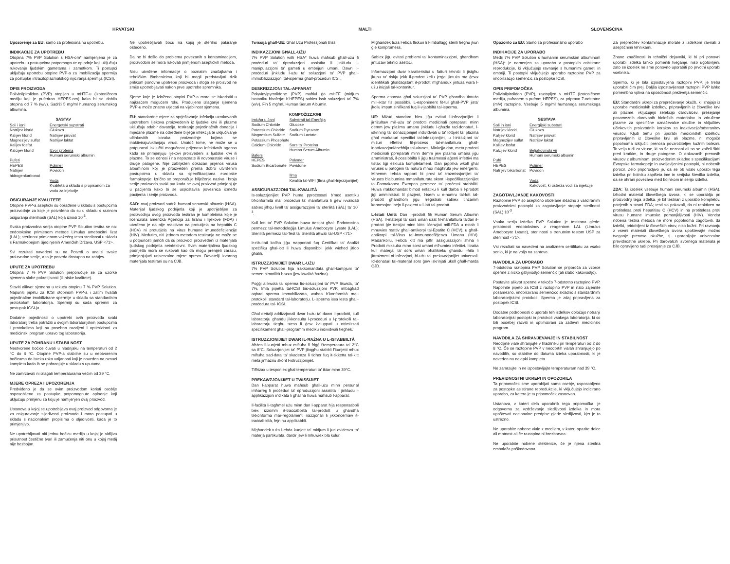HRVATSKI
Upozorenje za EU: samo za profesionalnu upotrebu.
INDIKACIJE ZA UPOTREBU
Otopina 7% PVP Solution s HSA-om* namijenjena je za upotrebu u postupcima potpomognute oplodnje koji uključuju rukovanje ljudskim gametama i zametkom. Ti postupci uključuju upotrebu otopine PVP-a za imobilizaciju spermija za postupke intracitoplazmatskog injiciranja spermija (ICSI).
OPIS PROIZVODA
Polivinilpirolidon (PVP) otopljen u mHTF-u (izotoničnom mediju koji je puferiran HEPES-om) kako bi se dobila otopina od 7 % (w/v). Sadrži 5 mg/ml humanog serumskog albumina.
| SASTAV | |
| --- | --- |
| Soli i ioni Natrijev klorid Kalijev klorid Magnezijev sulfat Kalijev fosfat Kalcijev klorid Puferi HEPES Natrijev hidrogenkarbonat | Energetski supstrati Glukoza Natrijev piruvat Natrijev laktat Izvor proteina Humani serumski albumin Polimer Povidon Voda Kvaliteta u skladu s propisanom za vodu za injekcije |
OSIGURANJE KVALITETE
Otopine PVP-a aseptički su obrađene u skladu s postupcima proizvodnje za koje je potvrđeno da su u skladu s razinom osiguranja sterilnosti (SAL) koja iznosi 10<sup>-3</sup>.
Svaka proizvodna serija otopine PVP Solution testira se na: endotoksine primjenom metode Limulus amebocitni lizat (LAL); sterilnost primjenom važećeg testa sterilnosti u skladu s Farmakopejom Sjedinjenih Američkih Država, USP <71>.
Svi rezultati navedeni su na Potvrdi o analizi svake proizvodne serije, a ta je potvrda dostupna na zahtjev.
UPUTE ZA UPOTREBU
Otopina 7 % PVP Solution preporučuje se za uzorke sjemena slabe pokretljivosti (ili niske kvalitete).
Staviti alikvot sjemena u tekuću otopinu 7 % PVP Solution. Napuniti pipetu za ICSI otopinom PVP-a i zatim hvatati pojedinačne imobilizirane spermije u skladu sa standardnim protokolom laboratorija. Spermiji su sada spremni za postupak ICSI-ja.
Dodatne pojedinosti o upotrebi ovih proizvoda svaki laboratorij treba potražiti u svojim laboratorijskim postupcima i protokolima koji su posebno razvijeni i optimizirani za medicinski program upravo tog laboratorija.
UPUTE ZA POHRANU I STABILNOST
Neotvorene bočice čuvati u hladnjaku na temperaturi od 2 °C do 8 °C. Otopine PVP-a stabilne su u neotvorenim bočicama do isteka roka valjanosti koji je naveden na oznaci kompleta kada ih se pohranjuje u skladu s uputama.
Ne zamrzavati ni izlagati temperaturama većim od 39 °C.
MJERE OPREZA I UPOZORENJA
Predviđeno je da se ovim proizvodom koristi osoblje osposobljeno za postupke potpomognute oplodnje koji uključuju primjenu za koju je namijenjen ovaj proizvod.
Ustanova u kojoj se upotrebljava ovaj proizvod odgovorna je za osiguravanje sljedivosti proizvoda i mora postupati u skladu s nacionalnim propisima o sljedivosti, kada je to primjenjivo.
Ne upotrebljavati niti jednu bočicu medija u kojoj je vidljiva prisutnost čestične tvari ili zamućenja niti onu u kojoj medij nije bezbojan.
Ne upotrebljavati bocu na kojoj je sterilno pakiranje oštećeno.
Da ne bi došlo do problema povezanih s kontaminacijom, proizvodom se mora rukovati primjenom aseptičkih metoda.
Nisu utvrđene informacije o poznatim značajkama i tehničkim čimbenicima koji bi mogli predstavljati rizik prilikom ponovne upotrebe proizvoda i stoga se proizvod ne smije upotrebljavati nakon prve upotrebe spremnika.
Sjeme koje je izloženo otopini PVP-a mora se iskoristiti u najkraćem mogućem roku. Produljeno izlaganje sjemena PVP-u može znatno utjecati na vijabilnost sjemena.
EU: standardne mjere za sprječavanje infekcija uzrokovanih upotrebom lijekova proizvedenih iz ljudske krvi ili plazme uključuju odabir davatelja, testiranje pojedinačnih donacija i mješane plazme na određene biljege infekcija te uključivanje učinkovitih koraka proizvodnje kojima se inaktiviraju/uklanjaju virusi. Unatoč tome, ne može se u potpunosti isključiti mogućnost prijenosa infektivnih agensa kada se primjenjuju lijekovi proizvedeni iz ljudske krvi ili plazme. To se odnosi i na nepoznate ili novonastale viruse i druge patogene. Nije zabilježen dokazan prijenos virusa albuminom koji je proizveden prema dobro utvrđenim postupcima u skladu sa specifikacijama europske farmakopeje. Izričito se preporučuje bilježenje naziva i broja serije proizvoda svaki put kada se ovaj proizvod primjenjuje u pacijenta kako bi se uspostavila poveznica između pacijenta i serije proizvoda.
SAD: ovaj proizvod sadrži humani serumski albumin (HSA). Materijal ljudskog podrijetla koji je upotrijebljen za proizvodnju ovog proizvoda testiran je kompletima koje je licencirala američka Agencija za hranu i lijekove (FDA) i utvrđeno je da nije reaktivan na protutijela na hepatitis C (HCV) ni protutijela na virus humane imunodeficijencije (HIV). Međutim, niti jednom metodom testiranja ne može se u potpunosti jamčiti da su proizvodi proizvedeni iz materijala ljudskog podrijetla neinfektivni. Svim materijalima ljudskog podrijetla mora se rukovati kao da mogu prenijeti zarazu, primjenjujući univerzalne mjere opreza. Davatelji izvornog materijala testirani su na CJB.
MALTI
Twissija għall-UE: Għal Użu Professjonali Biss
INDIKAZZJONI GĦALL-UŻU
7% PVP Solution with HSA* huwa maħsub għall-użu fi proċeduri ta' riproduzzjoni assistita li jinkludu l-manipulazzjoni ta' gameti u embrijuni umani. Dawn il-proċeduri jinkludu l-użu ta' soluzzjoni ta' PVP għall-immobilizzazzjoni tal-isperma għall-proċeduri ICSI.
DESKRIZZJONI TAL-APPARAT
Polyvinylpyrrolidone (PVP) maħlul ġo mHTF (midjum isotoniku bbaferjat b'HEPES) sabiex issir soluzzjoni ta' 7% (w/v). Fih 5 mg/mL Human Serum Albumin.
| KOMPOŻIZZJONI | |
| --- | --- |
| Imluħa u Joni Sodium Chloride Potassium Chloride Magnesium Sulfate Potassium Phosphate Calcium Chloride Bafers HEPES Sodium Bicarbonate | Substrati tal-Enerġija Glucose Sodium Pyruvate Sodium Lactate Sors ta' Proteina Human Serum Albumin Polymer Povidone Ilma Kwalità tal-WFI (Ilma għall-Injezzjonijiet) |
ASSIGURAZZJONI TAL-KWALITÀ
Is-soluzzjonijiet PVP huma pproċessati b'mod asettiku b'konformità ma' proċeduri ta' manifattura li ġew ivvalidati sabiex jilħqu livell ta' assigurazzjoni ta' sterilità (SAL) ta' 10<sup>-3</sup>.
Kull lott ta' PVP Solution huwa ttestjat għal: Endotossina permezz tal-metodoloġija Limulus Amebocyte Lysate (LAL); Sterilità permezz tat-Test ta' Sterilità attwali tal-USP <71>
Ir-riżultati kollha jiġu rrapportati fuq Ċertifikat ta' Analiżi speċifiku għal-lott li huwa disponibbli jekk wieħed jitlob għalih.
ISTRUZZJONIJIET DWAR L-UŻU
7% PVP Solution hija rrakkomandata għall-kampjuni ta' semen b'motilità baxxa (jew kwalità ħażina).
Poġġi alikwota ta' sperma fis-soluzzjoni ta' PVP likwida, ta' 7%. Imla pipetta tal-ICSI bis-soluzzjoni PVP, imbagħad aqbad sperma immobilizzata, waħda b'konformità mal-protokolli standard tal-laboratorju. L-isperma issa lesta għall-proċedura tal- ICSI.
Għal dettalji addizzjonali dwar l-użu ta' dawn il-prodotti, kull laboratorju għandu jikkonsulta l-proċeduri u l-protokolli tal-laboratorju tiegħu stess li ġew żviluppati u ottimizzati speċifikament għall-programm mediku individwali tiegħek.
ISTRUZZJONIJIET DWAR IL-ĦAŻNA U L-ISTABBILTÀ
Aħżen il-kunjetti mhux miftuħa fi friġġ f'temperatura ta' 2°C sa 8°C. Soluzzjonijiet ta' PVP jibqgħu stabbli f'kunjetti mhux miftuħa sad-data ta' skadenza li tidher fuq it-tikketta tal-kitt meta jinħażnu skont l-istruzzjonijiet.
Tiffriżax u tesponiex għal temperaturi ta' iktar minn 39°C.
PREKAWZJONIJIET U TWISSIJIET
Dan l-apparat huwa maħsub għall-użu minn persunal imħarreġ fi proċeduri ta' riproduzzjoni assistita li jinkludu l-applikazzjoni indikata li għaliha huwa maħsub l-apparat.
Il-faċilità li-tagħmel użu minn dan l-apparat hija responsabbli biex iżżomm it-traċċabbiltà tal-prodott u għandha tikkonforma mar-regolamenti nazzjonali li jikkonċernaw it-traċċabbiltà, fejn hu applikabbli.
M'għandek tuża l-ebda kunjett ta' midjum li juri evidenza ta' materja partikulata, dardir jew li mhuwiex bla kulur.
M'għandek tuża l-ebda flixkun li l-imballaġġ sterili tiegħu jkun ġie kompromess.
Sabiex jiġu evitati problemi ta' kontaminazzjoni, għandhom jintużaw tekniċi asettiċi.
Informazzjoni dwar karatteristiċi u fatturi tekniċi li jistgħu jkunu ta' riskju jekk il-prodott kellu jerġa' jintuża ma ġewx identifikati għaldaqstant il-prodott m'għandux jintuża wara l-użu inizjali tal-kontenitur.
Sperma esposta għal soluzzjoni ta' PVP għandha tintuża mill-iktar fis possibbli. L-esponiment fit-tul għall-PVP jista' jkollu impatt sinifikanti fuq il-vijabbiltà tal-isperma.
UE: Miżuri standard biex jiġu evitati l-infezzjonijiet li jirriżultaw mill-użu ta' prodotti mediċinali ppreparati minn demm jew plażma umana jinkludu l-għażla tad-donaturi, l-iskrining ta' donazzjonijiet individwali u ta' lottijiet ta' plażma għal markaturi speċifiċi tal-infezzjonijiet, u l-inklużjoni ta' miżuri effettivi fil-proċess tal-manifattura għall-inattivazzjoni/tneħħija tal-viruses. Minkejja dan, meta prodotti mediċinali ppreparati minn demm jew plażma umana jiġu amministrati, il-possibbiltà li jiġu trażmessi aġenti infettivi ma tistax tiġi eskluża kompletament. Dan japplika wkoll għal viruses u patoġeni ta' natura mhux magħrufa jew emerġenti. M'hemm l-ebda rapporti bi provi ta' trażmissjonijiet ta' viruses b'albumina mmanifatturata skont l-ispeċifikazzjonijiet tal-Farmakopea Ewropea permezz ta' proċessi stabbiliti. Huwa rrakkomandat b'mod enfatiku li kull darba li l-prodott jiġi amministrat lil pazjent, l-isem u n-numru tal-lott tal-prodott għandhom jiġu rreġistrati sabiex tinżamm konnessjoni bejn il-pazjent u l-lott tal-prodott.
L-Istati Uniti: Dan il-prodott fih Human Serum Albumin (HSA). Il-materjal ta' sors uman użat fil-manifattura ta'dan il-prodott ġie ttestjat minn kitts liċenzjati mill-FDA u nstab li mhuwiex reattiv għall-antikorpi tal-Epatite C (HCV), u għall-antikorpi tal-Virus tal-Immunodefiċjenza Umana (HIV). Madankollu, l-ebda kitt ma joffri assigurazzjoni sħiħa li Prodotti miksuba minn sorsi umani m'humiex infettivi. Ittratta kull materjal ta' sors uman bħallikieku għandu l-ħila li jittrażmetti xi infezzjoni, bl-użu ta' prekawzjonijiet universali. Id-donaturi tal-materjal sors ġew iskrinjati ukoll għall-marda CJD.
SLOVENŠČINA
Opozorilo za EU: Samo za profesionalno uporabo
INDIKACIJE ZA UPORABO
Medij 7% PVP Solution s humanim serumskim albuminom (HSA)* je namenjen za uporabo v postopkih asistirane reprodukcije, ki vključujejo ravnanje s humanimi gameti in embriji. Ti postopki vključujejo uporabo raztopine PVP za imobilizacijo semenčic za postopke ICSI.
OPIS PRIPOMOČKA
Polivinilpirolidon (PVP), raztopljen v mHTF (izotoničnem mediju, pufranem s pufrom HEPES), za pripravo 7-odstotne (m/v) raztopine. Vsebuje 5 mg/ml humanega serumskega albumina.
| SESTAVA | |
| --- | --- |
| Soli in ioni Natrijev klorid Kalijev klorid Magnezijev sulfat Kalijev fosfat Kalcijev klorid Pufri HEPES Natrijev bikarbonat | Energijski substrati Glukoza Natrijev piruvat Natrijev laktat Beljakovinski vir Humani serumski albumin Polimer Povidon Voda Kakovost, ki ustreza vodi za injekcije |
ZAGOTAVLJANJE KAKOVOSTI
Raztopine PVP so aseptično obdelane skladno z validiranimi proizvodnimi postopki za zagotavljanje stopnje sterilnosti (SAL) 10<sup>-3</sup>.
Vsaka serija izdelka PVP Solution je testirana glede: prisotnosti endotoksinov z reagentom LAL (Limulus Amebocyte Lysate), sterilnosti s trenutnim testom USP za sterilnost <71>.
Vsi rezultati so navedeni na analiznem certifikatu za vsako serijo, ki je na voljo na zahtevo.
NAVODILA ZA UPORABO
7-odstotna raztopina PVP Solution se priporoča za vzorce sperme z nizko gibljivostjo semenčic (ali slabo kakovostjo).
Postavite alikvot sperme v tekočo 7-odstotno raztopino PVP. Napolnite pipeto za ICSI z raztopino PVP in nato zajemite posamezno, imobilizirano semenčico skladno s standardnimi laboratorijskimi protokoli. Sperma je zdaj pripravljena za postopek ICSI.
Dodatne podrobnosti o uporabi teh izdelkov določajo notranji laboratorijski postopki in protokoli vsakega laboratorija, ki so bili posebej razviti in optimizirani za zadevni medicinski program.
NAVODILA ZA SHRANJEVANJE IN STABILNOST
Neodprte viale shranjujte v hladilniku pri temperaturi od 2 do 8 °C. Če se raztopine PVP v neodprtih vialah shranjujejo po navodilih, so stabilne do datuma izteka uporabnosti, ki je naveden na nalepki kompleta.
Ne zamrzujte in ne izpostavljajte temperaturam nad 39 °C.
PREVIDNOSTNI UKREPI IN OPOZORILA
Ta pripomoček sme uporabljati samo osebje, usposobljeno za postopke asistirane reprodukcije, ki vključujejo indicirano uporabo, za katero je ta pripomoček zasnovan.
Ustanova, v kateri dela uporabnik tega pripomočka, je odgovorna za vzdrževanje sledljivosti izdelka in mora upoštevati nacionalne predpise glede sledljivosti, kjer je to ustrezno.
Ne uporabite nobene viale z medijem, v kateri opazite delce ali motnost ali če raztopina ni brezbarvna.
Ne uporabite nobene steklenice, če je njena sterilna embalaža poškodovana.
Za preprečitev kontaminacije morate z izdelkom ravnati z aseptičnimi tehnikami.
Znane značilnosti in tehnični dejavniki, ki bi pri ponovni uporabi izdelka lahko pomenili tveganje, niso ugotovljeni, zato se izdelek ne sme ponovno uporabiti po prvotni uporabi vsebnika.
Spermo, ki je bila izpostavljena raztopini PVP, je treba uporabiti čim prej. Daljša izpostavljenost raztopini PVP lahko pomembno vpliva na sposobnost preživetja semenčic.
EU: Standardni ukrepi za preprečevanje okužb, ki izhajajo iz uporabe medicinskih izdelkov, pripravljenih iz človeške krvi ali plazme, vključujejo selekcijo darovalcev, presejanje posameznih darovanih bioloških materialov in združene plazme za specifične označevalce okužbe in vključitev učinkovitih proizvodnih korakov za inaktivacijo/odstranitev virusov. Kljub temu pri uporabi medicinskih izdelkov, pripravljenih iz človeške krvi ali plazme, ni mogoče popolnoma izključiti prenosa povzročiteljev kužnih bolezni. To velja tudi za viruse, ki so še neznani ali so se začeli širiti pred kratkim, in druge patogene. O dokazanih prenosih virusov z albuminom, proizvedenim skladno s specifikacijami Evropske farmakopeje in uveljavljenimi postopki, ni nobenih poročil. Zelo priporočljivo je, da se ob vsaki uporabi tega izdelka pri bolniku zapišeta ime in serijska številka izdelka, da se ohrani povezava med bolnikom in serijo izdelka.
ZDA: Ta izdelek vsebuje humani serumski albumin (HSA). Izhodni material človeškega izvora, ki se uporablja pri proizvodnji tega izdelka, je bil testiran z uporabo kompletov, potrjenih s strani FDA; testi so pokazali, da ni reaktiven na protitelesa proti hepatitisu C (HCV) in na protitelesa proti virusu humane imunske pomanjkljivosti (HIV). Vendar nobena testna metoda ne more popolnoma zagotoviti, da izdelki, pridobljeni iz človeških virov, niso kužni. Pri ravnanju z vsemi materiali človeškega izvora upoštevajte možno tveganje prenosa okužbe, tj. uporabljajte univerzalne previdnostne ukrepe. Pri darovalcih izvornega materiala je bilo opravljeno tudi presejanje za CJB.